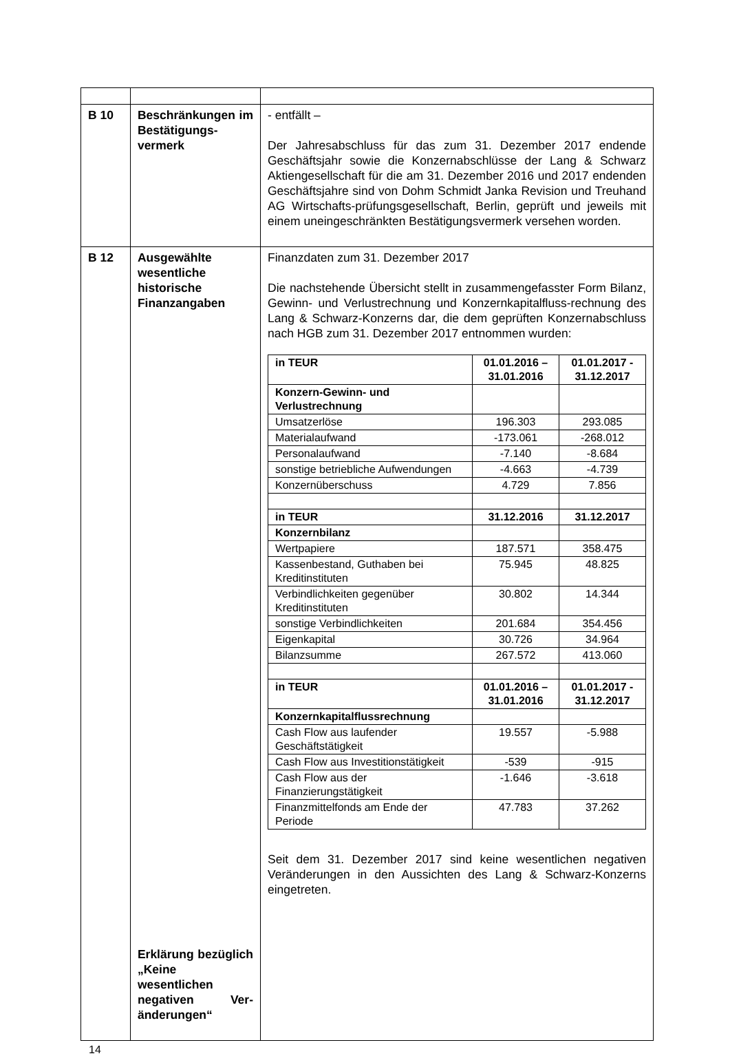| B 10 | Beschränkungen im Bestätigungs-vermerk | - entfällt – Der Jahresabschluss für das zum 31. Dezember 2017 endende Geschäftsjahr sowie die Konzernabschlüsse der Lang & Schwarz Aktiengesellschaft für die am 31. Dezember 2016 und 2017 endenden Geschäftsjahre sind von Dohm Schmidt Janka Revision und Treuhand AG Wirtschafts-prüfungsgesellschaft, Berlin, geprüft und jeweils mit einem uneingeschränkten Bestätigungsvermerk versehen worden. |
| B 12 | Ausgewählte wesentliche historische Finanzangaben Erklärung bezüglich „Keine wesentlichen negativen Ver-änderungen“ | Finanzdaten zum 31. Dezember 2017 Die nachstehende Übersicht stellt in zusammengefasster Form Bilanz, Gewinn- und Verlustrechnung und Konzernkapitalfluss-rechnung des Lang & Schwarz-Konzerns dar, die dem geprüften Konzernabschluss nach HGB zum 31. Dezember 2017 entnommen wurden: / in TEUR / 01.01.2016 – 31.01.2016 / 01.01.2017 - 31.12.2017 / / Konzern-Gewinn- und Verlustrechnung / / / / Umsatzerlöse / 196.303 / 293.085 / / Materialaufwand / -173.061 / -268.012 / / Personalaufwand / -7.140 / -8.684 / / sonstige betriebliche Aufwendungen / -4.663 / -4.739 / / Konzernüberschuss / 4.729 / 7.856 / / in TEUR / 31.12.2016 / 31.12.2017 / / Konzernbilanz / / / / Wertpapiere / 187.571 / 358.475 / / Kassenbestand, Guthaben bei Kreditinstituten / 75.945 / 48.825 / / Verbindlichkeiten gegenüber Kreditinstituten / 30.802 / 14.344 / / sonstige Verbindlichkeiten / 201.684 / 354.456 / / Eigenkapital / 30.726 / 34.964 / / Bilanzsumme / 267.572 / 413.060 / / in TEUR / 01.01.2016 – 31.01.2016 / 01.01.2017 - 31.12.2017 / / Konzernkapitalflussrechnung / / / / Cash Flow aus laufender Geschäftstätigkeit / 19.557 / -5.988 / / Cash Flow aus Investitionstätigkeit / -539 / -915 / / Cash Flow aus der Finanzierungstätigkeit / -1.646 / -3.618 / / Finanzmittelfonds am Ende der Periode / 47.783 / 37.262 / Seit dem 31. Dezember 2017 sind keine wesentlichen negativen Veränderungen in den Aussichten des Lang & Schwarz-Konzerns eingetreten. |
14